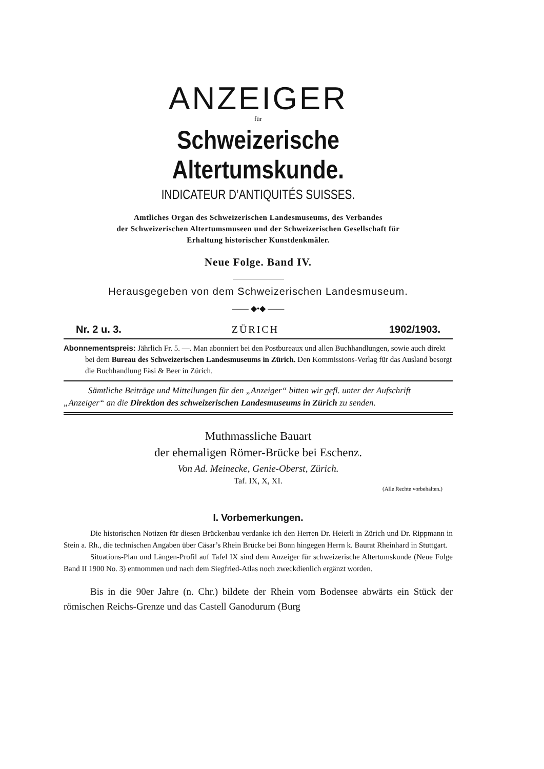ANZEIGER
für
Schweizerische Altertumskunde.
INDICATEUR D’ANTIQUITÉS SUISSES.
Amtliches Organ des Schweizerischen Landesmuseums, des Verbandes
der Schweizerischen Altertumsmuseen und der Schweizerischen Gesellschaft für
Erhaltung historischer Kunstdenkmäler.
Neue Folge. Band IV.
Herausgegeben von dem Schweizerischen Landesmuseum.
—— ◆•◆ ——
Nr. 2 u. 3. ZÜRICH 1902/1903.
Abonnementspreis: Jährlich Fr. 5. —. Man abonniert bei den Postbureaux und allen Buchhandlungen, sowie auch direkt bei dem Bureau des Schweizerischen Landesmuseums in Zürich. Den Kommissions-Verlag für das Ausland besorgt die Buchhandlung Fäsi & Beer in Zürich.
Sämtliche Beiträge und Mitteilungen für den „Anzeiger“ bitten wir gefl. unter der Aufschrift „Anzeiger“ an die Direktion des schweizerischen Landesmuseums in Zürich zu senden.
Muthmassliche Bauart
der ehemaligen Römer-Brücke bei Eschenz.
Von Ad. Meinecke, Genie-Oberst, Zürich.
Taf. IX, X, XI.
(Alle Rechte vorbehalten.)
I. Vorbemerkungen.
Die historischen Notizen für diesen Brückenbau verdanke ich den Herren Dr. Heierli in Zürich und Dr. Rippmann in Stein a. Rh., die technischen Angaben über Cäsar’s Rhein Brücke bei Bonn hingegen Herrn k. Baurat Rheinhard in Stuttgart.
Situations-Plan und Längen-Profil auf Tafel IX sind dem Anzeiger für schweizerische Altertumskunde (Neue Folge Band II 1900 No. 3) entnommen und nach dem Siegfried-Atlas noch zweckdienlich ergänzt worden.
Bis in die 90er Jahre (n. Chr.) bildete der Rhein vom Bodensee abwärts ein Stück der römischen Reichs-Grenze und das Castell Ganodurum (Burg